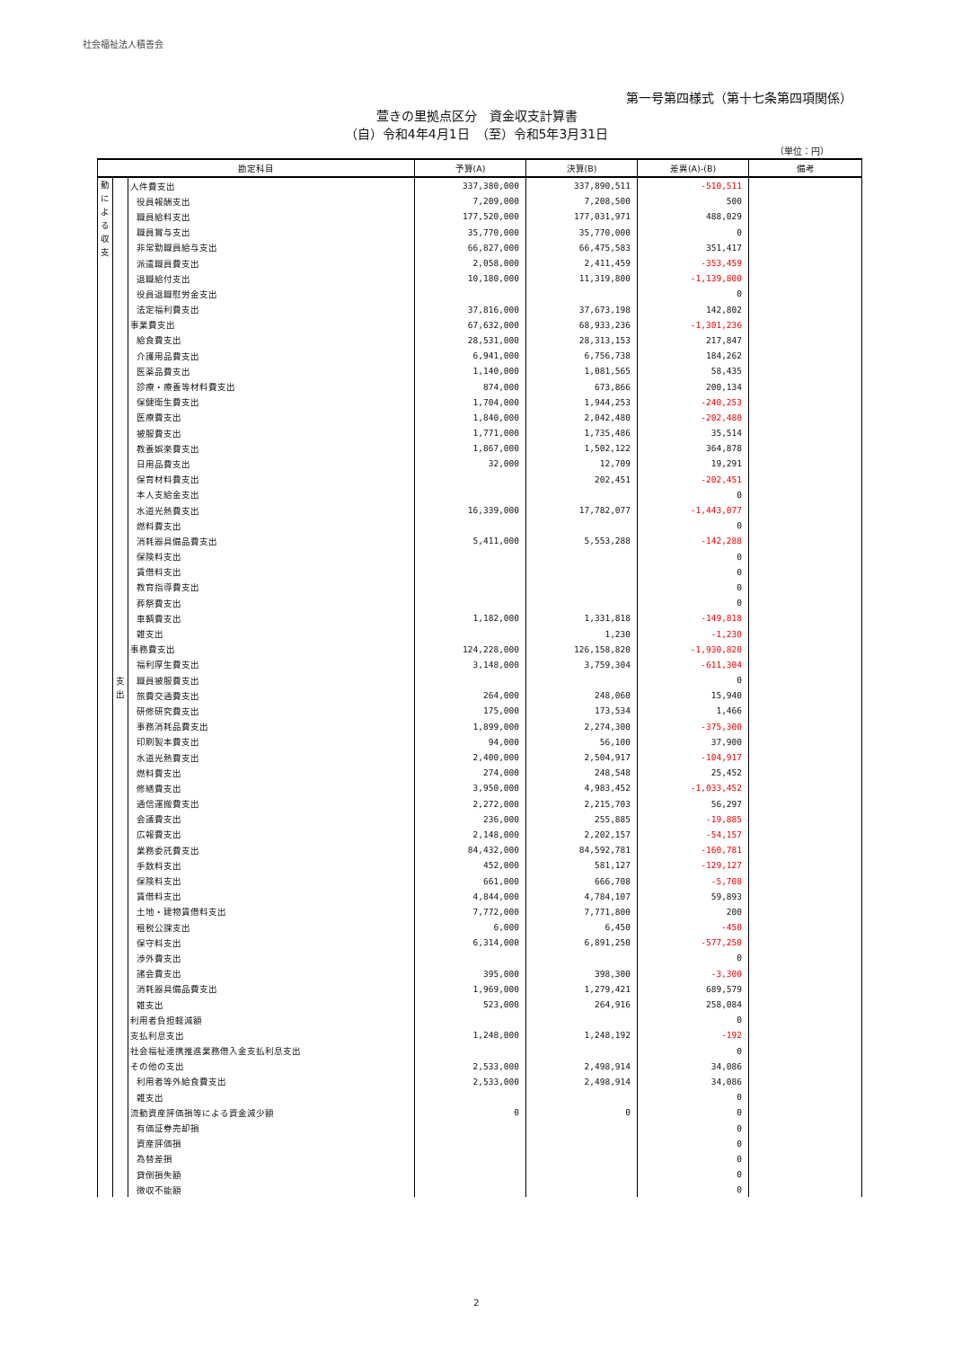社会福祉法人積善会
第一号第四様式（第十七条第四項関係）
萱きの里拠点区分　資金収支計算書
（自）令和4年4月1日　（至）令和5年3月31日
（単位：円）
| 勘定科目 | | | 予算(A) | 決算(B) | 差異(A)-(B) | 備考 |
| --- | --- | --- | --- | --- | --- | --- |
| 動 に よ る 収 支 | 支 出 | 人件費支出 | 337,380,000 | 337,890,511 | -510,511 | |
| | | 役員報酬支出 | 7,209,000 | 7,208,500 | 500 | |
| | | 職員給料支出 | 177,520,000 | 177,031,971 | 488,029 | |
| | | 職員賞与支出 | 35,770,000 | 35,770,000 | 0 | |
| | | 非常勤職員給与支出 | 66,827,000 | 66,475,583 | 351,417 | |
| | | 派遣職員費支出 | 2,058,000 | 2,411,459 | -353,459 | |
| | | 退職給付支出 | 10,180,000 | 11,319,800 | -1,139,800 | |
| | | 役員退職慰労金支出 | | | 0 | |
| | | 法定福利費支出 | 37,816,000 | 37,673,198 | 142,802 | |
| | | 事業費支出 | 67,632,000 | 68,933,236 | -1,301,236 | |
| | | 給食費支出 | 28,531,000 | 28,313,153 | 217,847 | |
| | | 介護用品費支出 | 6,941,000 | 6,756,738 | 184,262 | |
| | | 医薬品費支出 | 1,140,000 | 1,081,565 | 58,435 | |
| | | 診療・療養等材料費支出 | 874,000 | 673,866 | 200,134 | |
| | | 保健衛生費支出 | 1,704,000 | 1,944,253 | -240,253 | |
| | | 医療費支出 | 1,840,000 | 2,042,480 | -202,480 | |
| | | 被服費支出 | 1,771,000 | 1,735,486 | 35,514 | |
| | | 教養娯楽費支出 | 1,867,000 | 1,502,122 | 364,878 | |
| | | 日用品費支出 | 32,000 | 12,709 | 19,291 | |
| | | 保育材料費支出 | | 202,451 | -202,451 | |
| | | 本人支給金支出 | | | 0 | |
| | | 水道光熱費支出 | 16,339,000 | 17,782,077 | -1,443,077 | |
| | | 燃料費支出 | | | 0 | |
| | | 消耗器具備品費支出 | 5,411,000 | 5,553,288 | -142,288 | |
| | | 保険料支出 | | | 0 | |
| | | 賃借料支出 | | | 0 | |
| | | 教育指導費支出 | | | 0 | |
| | | 葬祭費支出 | | | 0 | |
| | | 車輌費支出 | 1,182,000 | 1,331,818 | -149,818 | |
| | | 雑支出 | | 1,230 | -1,230 | |
| | | 事務費支出 | 124,228,000 | 126,158,820 | -1,930,820 | |
| | | 福利厚生費支出 | 3,148,000 | 3,759,304 | -611,304 | |
| | | 職員被服費支出 | | | 0 | |
| | | 旅費交通費支出 | 264,000 | 248,060 | 15,940 | |
| | | 研修研究費支出 | 175,000 | 173,534 | 1,466 | |
| | | 事務消耗品費支出 | 1,899,000 | 2,274,300 | -375,300 | |
| | | 印刷製本費支出 | 94,000 | 56,100 | 37,900 | |
| | | 水道光熱費支出 | 2,400,000 | 2,504,917 | -104,917 | |
| | | 燃料費支出 | 274,000 | 248,548 | 25,452 | |
| | | 修繕費支出 | 3,950,000 | 4,983,452 | -1,033,452 | |
| | | 通信運搬費支出 | 2,272,000 | 2,215,703 | 56,297 | |
| | | 会議費支出 | 236,000 | 255,885 | -19,885 | |
| | | 広報費支出 | 2,148,000 | 2,202,157 | -54,157 | |
| | | 業務委託費支出 | 84,432,000 | 84,592,781 | -160,781 | |
| | | 手数料支出 | 452,000 | 581,127 | -129,127 | |
| | | 保険料支出 | 661,000 | 666,708 | -5,708 | |
| | | 賃借料支出 | 4,844,000 | 4,784,107 | 59,893 | |
| | | 土地・建物賃借料支出 | 7,772,000 | 7,771,800 | 200 | |
| | | 租税公課支出 | 6,000 | 6,450 | -450 | |
| | | 保守料支出 | 6,314,000 | 6,891,250 | -577,250 | |
| | | 渉外費支出 | | | 0 | |
| | | 諸会費支出 | 395,000 | 398,300 | -3,300 | |
| | | 消耗器具備品費支出 | 1,969,000 | 1,279,421 | 689,579 | |
| | | 雑支出 | 523,000 | 264,916 | 258,084 | |
| | | 利用者負担軽減額 | | | 0 | |
| | | 支払利息支出 | 1,248,000 | 1,248,192 | -192 | |
| | | 社会福祉連携推進業務借入金支払利息支出 | | | 0 | |
| | | その他の支出 | 2,533,000 | 2,498,914 | 34,086 | |
| | | 利用者等外給食費支出 | 2,533,000 | 2,498,914 | 34,086 | |
| | | 雑支出 | | | 0 | |
| | | 流動資産評価損等による資金減少額 | 0 | 0 | 0 | |
| | | 有価証券売却損 | | | 0 | |
| | | 資産評価損 | | | 0 | |
| | | 為替差損 | | | 0 | |
| | | 貸倒損失額 | | | 0 | |
| | | 徴収不能額 | | | 0 | |
2